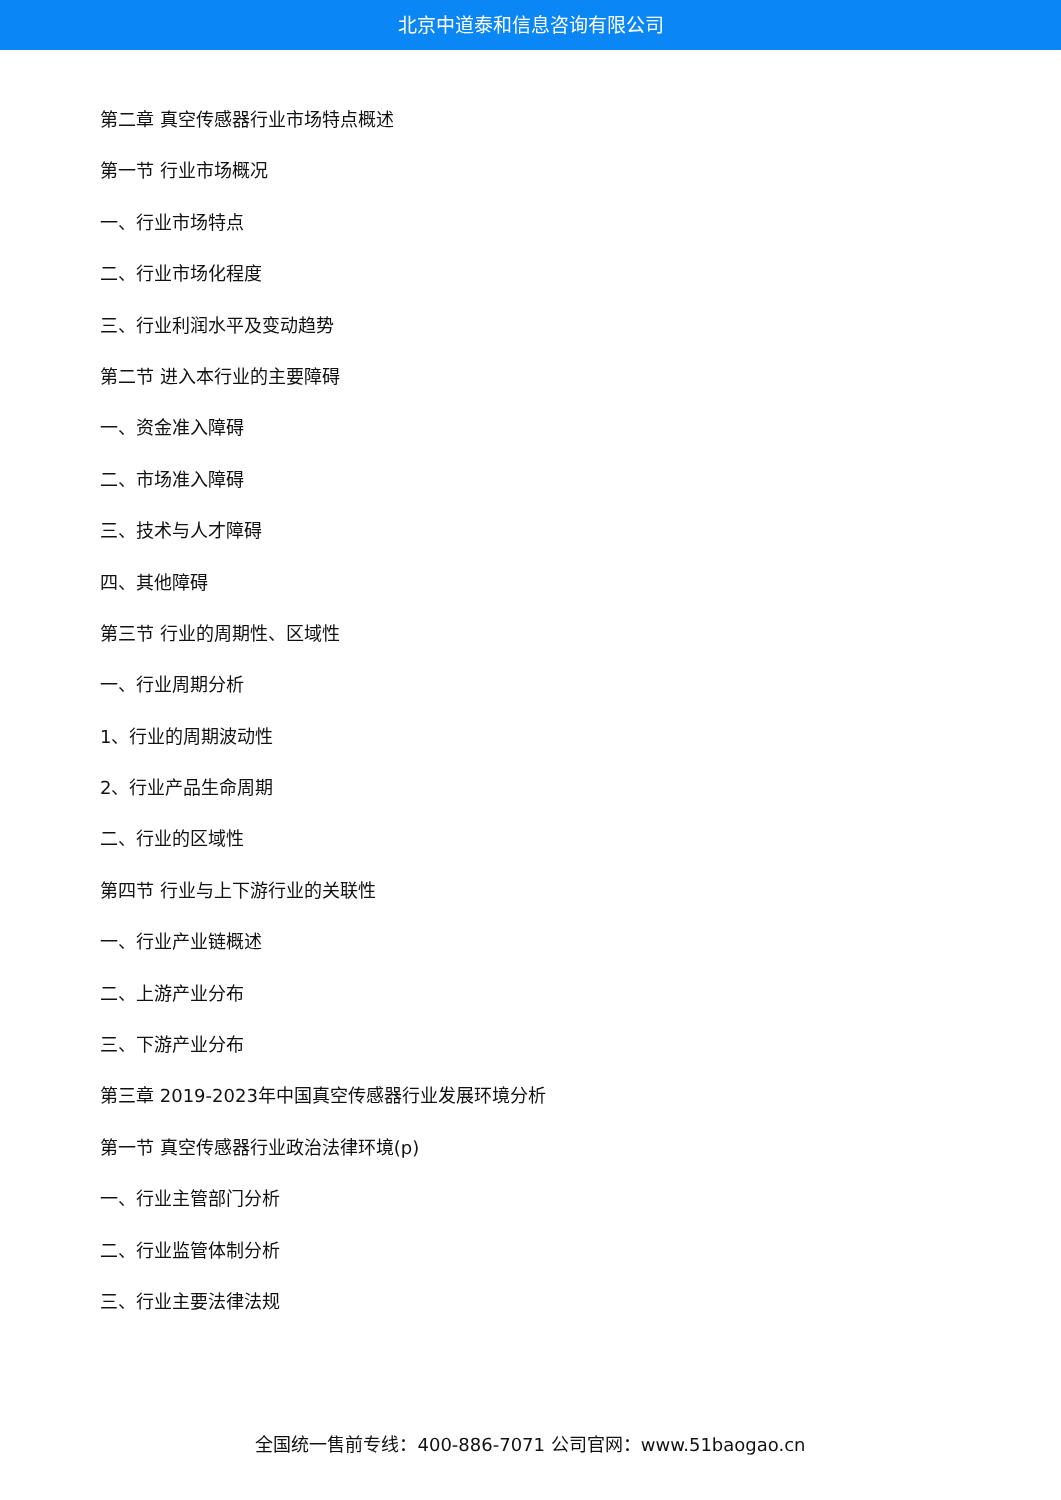北京中道泰和信息咨询有限公司
第二章 真空传感器行业市场特点概述
第一节 行业市场概况
一、行业市场特点
二、行业市场化程度
三、行业利润水平及变动趋势
第二节 进入本行业的主要障碍
一、资金准入障碍
二、市场准入障碍
三、技术与人才障碍
四、其他障碍
第三节 行业的周期性、区域性
一、行业周期分析
1、行业的周期波动性
2、行业产品生命周期
二、行业的区域性
第四节 行业与上下游行业的关联性
一、行业产业链概述
二、上游产业分布
三、下游产业分布
第三章 2019-2023年中国真空传感器行业发展环境分析
第一节 真空传感器行业政治法律环境(p)
一、行业主管部门分析
二、行业监管体制分析
三、行业主要法律法规
全国统一售前专线：400-886-7071 公司官网：www.51baogao.cn